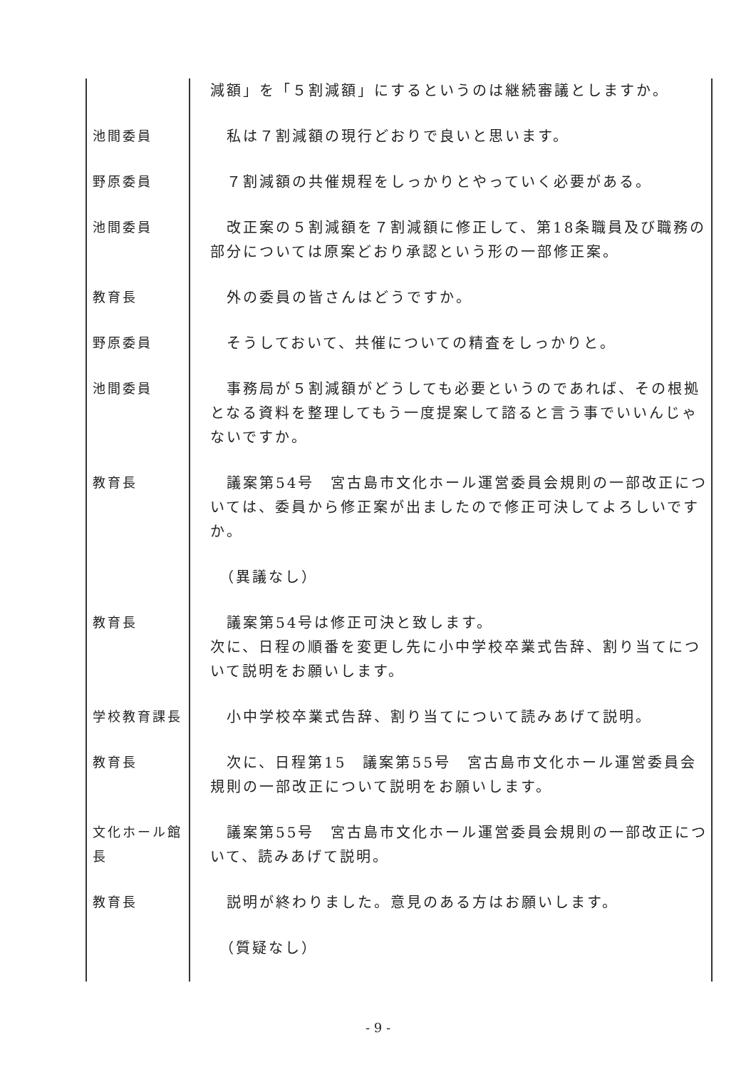| | 減額」を「５割減額」にするというのは継続審議としますか。 |
| 池間委員 | 私は７割減額の現行どおりで良いと思います。 |
| 野原委員 | ７割減額の共催規程をしっかりとやっていく必要がある。 |
| 池間委員 | 改正案の５割減額を７割減額に修正して、第18条職員及び職務の部分については原案どおり承認という形の一部修正案。 |
| 教育長 | 外の委員の皆さんはどうですか。 |
| 野原委員 | そうしておいて、共催についての精査をしっかりと。 |
| 池間委員 | 事務局が５割減額がどうしても必要というのであれば、その根拠となる資料を整理してもう一度提案して諮ると言う事でいいんじゃないですか。 |
| 教育長 | 議案第54号 宮古島市文化ホール運営委員会規則の一部改正については、委員から修正案が出ましたので修正可決してよろしいですか。 |
| | （異議なし） |
| 教育長 | 議案第54号は修正可決と致します。 次に、日程の順番を変更し先に小中学校卒業式告辞、割り当てについて説明をお願いします。 |
| 学校教育課長 | 小中学校卒業式告辞、割り当てについて読みあげて説明。 |
| 教育長 | 次に、日程第15 議案第55号 宮古島市文化ホール運営委員会規則の一部改正について説明をお願いします。 |
| 文化ホール館長 | 議案第55号 宮古島市文化ホール運営委員会規則の一部改正について、読みあげて説明。 |
| 教育長 | 説明が終わりました。意見のある方はお願いします。 |
| | （質疑なし） |
- 9 -